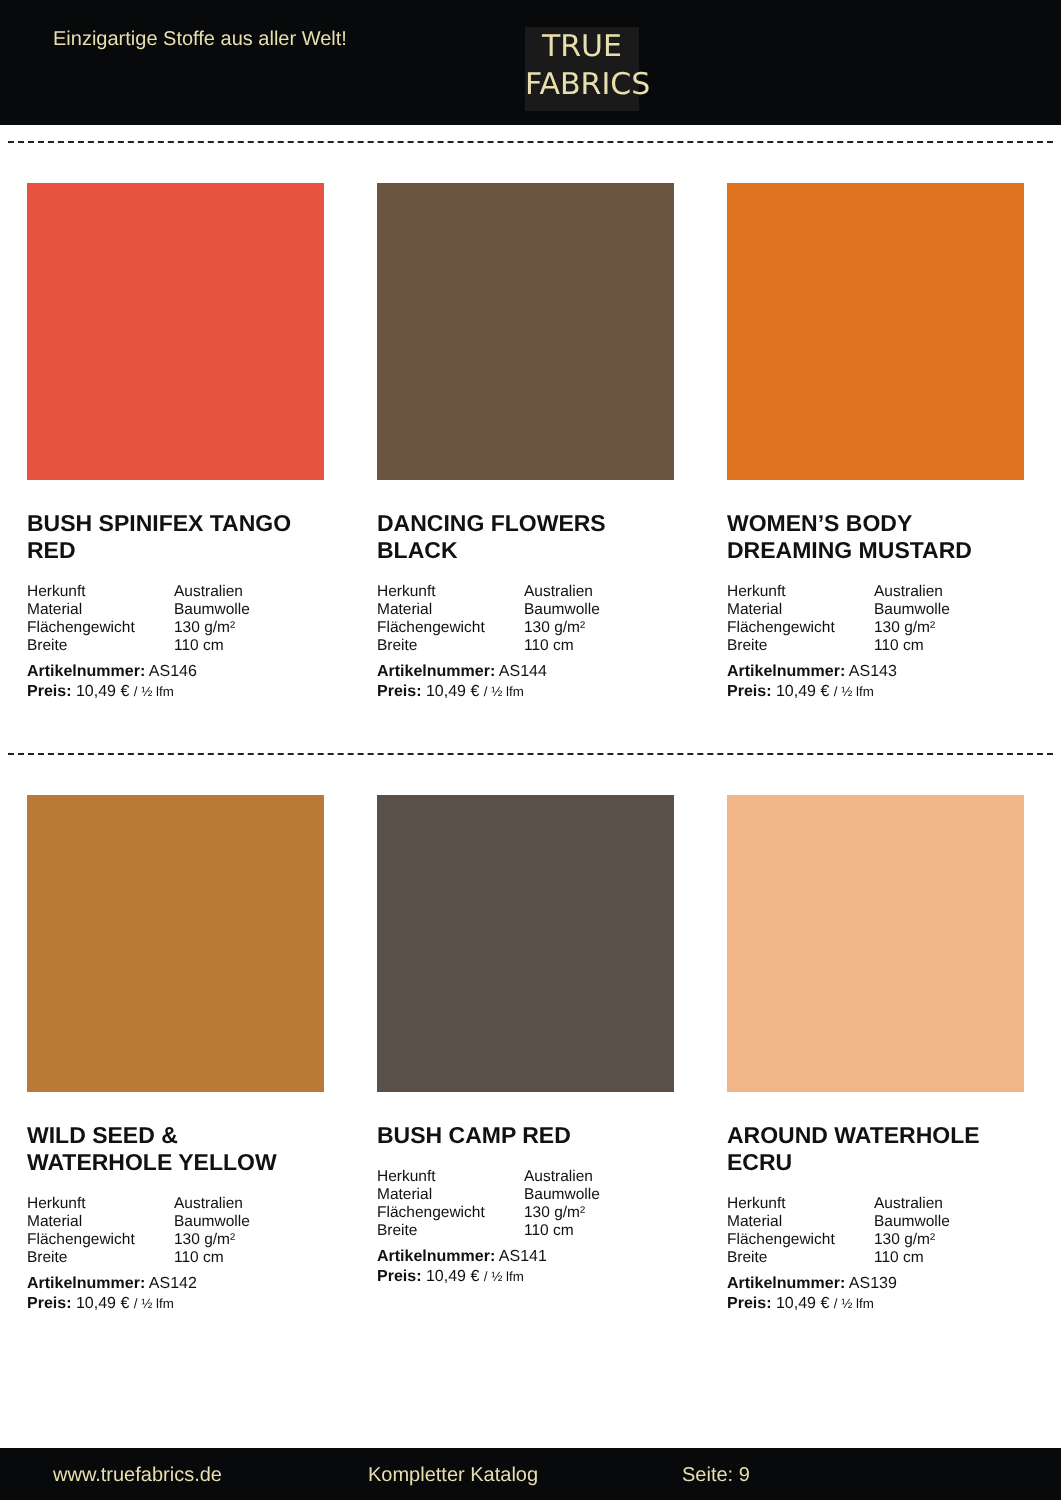Einzigartige Stoffe aus aller Welt!
TRUE
FABRICS
BUSH SPINIFEX TANGO RED
| Herkunft | Australien |
| Material | Baumwolle |
| Flächengewicht | 130 g/m² |
| Breite | 110 cm |
Artikelnummer: AS146
Preis: 10,49 € / ½ lfm
DANCING FLOWERS BLACK
| Herkunft | Australien |
| Material | Baumwolle |
| Flächengewicht | 130 g/m² |
| Breite | 110 cm |
Artikelnummer: AS144
Preis: 10,49 € / ½ lfm
WOMEN’S BODY DREAMING MUSTARD
| Herkunft | Australien |
| Material | Baumwolle |
| Flächengewicht | 130 g/m² |
| Breite | 110 cm |
Artikelnummer: AS143
Preis: 10,49 € / ½ lfm
WILD SEED & WATERHOLE YELLOW
| Herkunft | Australien |
| Material | Baumwolle |
| Flächengewicht | 130 g/m² |
| Breite | 110 cm |
Artikelnummer: AS142
Preis: 10,49 € / ½ lfm
BUSH CAMP RED
| Herkunft | Australien |
| Material | Baumwolle |
| Flächengewicht | 130 g/m² |
| Breite | 110 cm |
Artikelnummer: AS141
Preis: 10,49 € / ½ lfm
AROUND WATERHOLE ECRU
| Herkunft | Australien |
| Material | Baumwolle |
| Flächengewicht | 130 g/m² |
| Breite | 110 cm |
Artikelnummer: AS139
Preis: 10,49 € / ½ lfm
www.truefabrics.de Kompletter Katalog Seite: 9